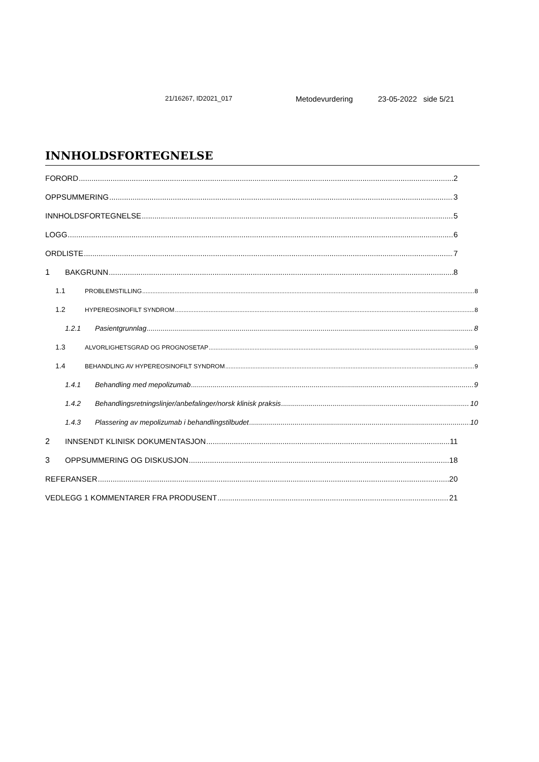21/16267, ID2021_017 Metodevurdering 23-05-2022 side 5/21
INNHOLDSFORTEGNELSE
FORORD 2
OPPSUMMERING 3
INNHOLDSFORTEGNELSE 5
LOGG 6
ORDLISTE 7
1 BAKGRUNN 8
1.1 PROBLEMSTILLING 8
1.2 HYPEREOSINOFILT SYNDROM 8
1.2.1 Pasientgrunnlag 8
1.3 ALVORLIGHETSGRAD OG PROGNOSETAP 9
1.4 BEHANDLING AV HYPEREOSINOFILT SYNDROM 9
1.4.1 Behandling med mepolizumab 9
1.4.2 Behandlingsretningslinjer/anbefalinger/norsk klinisk praksis 10
1.4.3 Plassering av mepolizumab i behandlingstilbudet 10
2 INNSENDT KLINISK DOKUMENTASJON 11
3 OPPSUMMERING OG DISKUSJON 18
REFERANSER 20
VEDLEGG 1 KOMMENTARER FRA PRODUSENT 21